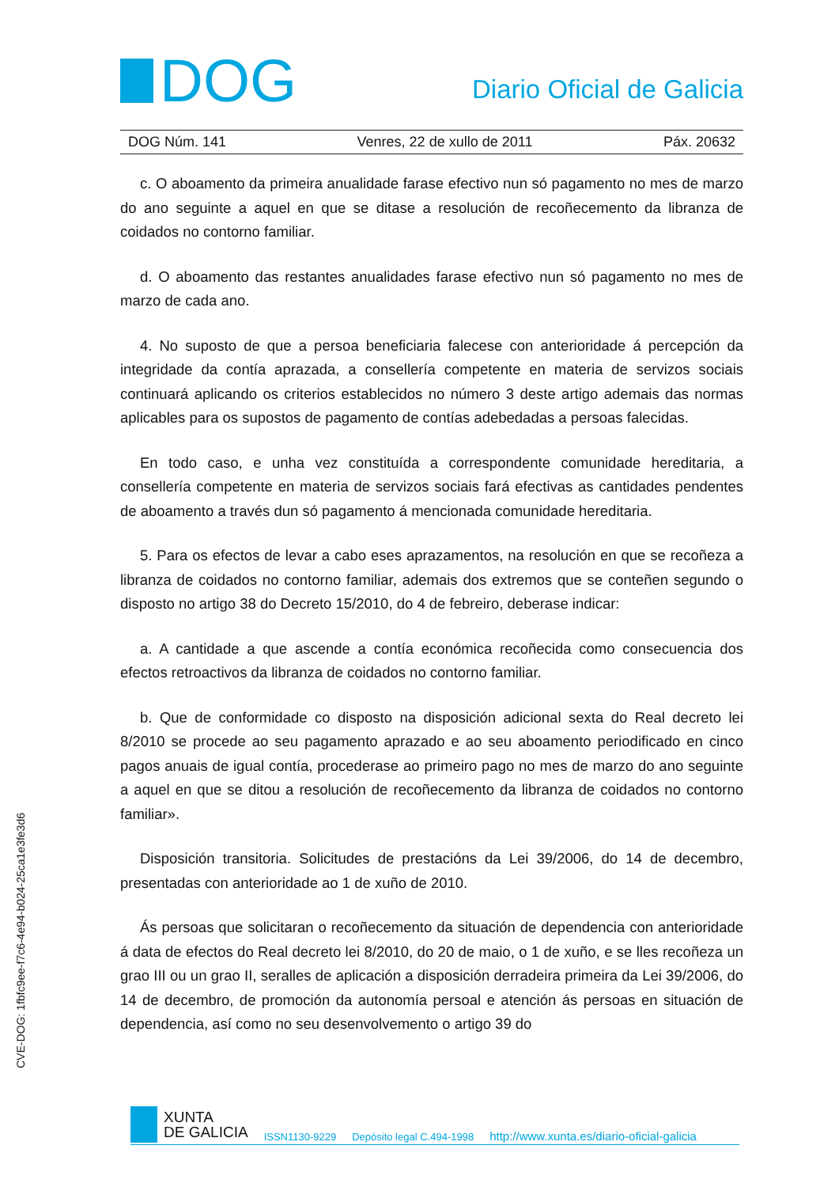DOG
Diario Oficial de Galicia
DOG Núm. 141 Venres, 22 de xullo de 2011 Páx. 20632
c. O aboamento da primeira anualidade farase efectivo nun só pagamento no mes de marzo do ano seguinte a aquel en que se ditase a resolución de recoñecemento da libranza de coidados no contorno familiar.
d. O aboamento das restantes anualidades farase efectivo nun só pagamento no mes de marzo de cada ano.
4. No suposto de que a persoa beneficiaria falecese con anterioridade á percepción da integridade da contía aprazada, a consellería competente en materia de servizos sociais continuará aplicando os criterios establecidos no número 3 deste artigo ademais das normas aplicables para os supostos de pagamento de contías adebedadas a persoas falecidas.
En todo caso, e unha vez constituída a correspondente comunidade hereditaria, a consellería competente en materia de servizos sociais fará efectivas as cantidades pendentes de aboamento a través dun só pagamento á mencionada comunidade hereditaria.
5. Para os efectos de levar a cabo eses aprazamentos, na resolución en que se recoñeza a libranza de coidados no contorno familiar, ademais dos extremos que se conteñen segundo o disposto no artigo 38 do Decreto 15/2010, do 4 de febreiro, deberase indicar:
a. A cantidade a que ascende a contía económica recoñecida como consecuencia dos efectos retroactivos da libranza de coidados no contorno familiar.
b. Que de conformidade co disposto na disposición adicional sexta do Real decreto lei 8/2010 se procede ao seu pagamento aprazado e ao seu aboamento periodificado en cinco pagos anuais de igual contía, procederase ao primeiro pago no mes de marzo do ano seguinte a aquel en que se ditou a resolución de recoñecemento da libranza de coidados no contorno familiar».
Disposición transitoria. Solicitudes de prestacións da Lei 39/2006, do 14 de decembro, presentadas con anterioridade ao 1 de xuño de 2010.
Ás persoas que solicitaran o recoñecemento da situación de dependencia con anterioridade á data de efectos do Real decreto lei 8/2010, do 20 de maio, o 1 de xuño, e se lles recoñeza un grao III ou un grao II, seralles de aplicación a disposición derradeira primeira da Lei 39/2006, do 14 de decembro, de promoción da autonomía persoal e atención ás persoas en situación de dependencia, así como no seu desenvolvemento o artigo 39 do
CVE-DOG: 1fbfc9ee-f7c6-4e94-b024-25ca1e3fe3d6
XUNTA
DE GALICIA
ISSN1130-9229 Depósito legal C.494-1998 http://www.xunta.es/diario-oficial-galicia